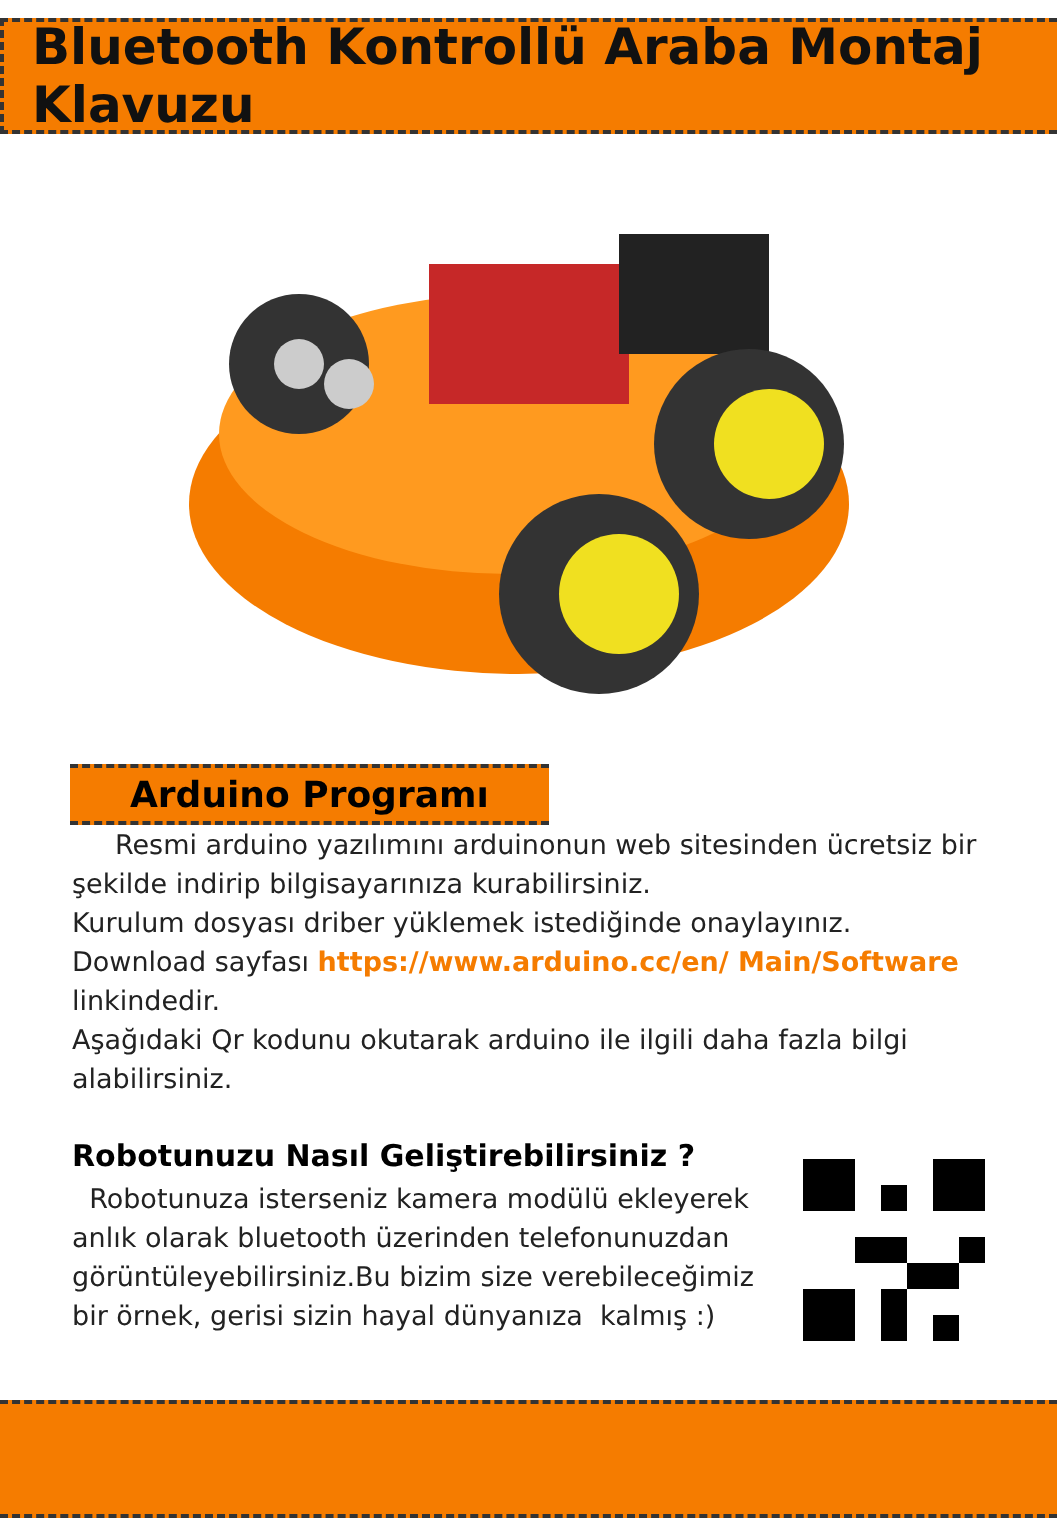Bluetooth Kontrollü Araba Montaj Klavuzu
Arduino Programı
Resmi arduino yazılımını arduinonun web sitesinden ücretsiz bir şekilde indirip bilgisayarınıza kurabilirsiniz.
Kurulum dosyası driber yüklemek istediğinde onaylayınız.
Download sayfası https://www.arduino.cc/en/ Main/Software linkindedir.
Aşağıdaki Qr kodunu okutarak arduino ile ilgili daha fazla bilgi alabilirsiniz.
Robotunuzu Nasıl Geliştirebilirsiniz ?
Robotunuza isterseniz kamera modülü ekleyerek anlık olarak bluetooth üzerinden telefonunuzdan görüntüleyebilirsiniz.Bu bizim size verebileceğimiz bir örnek, gerisi sizin hayal dünyanıza kalmış :)